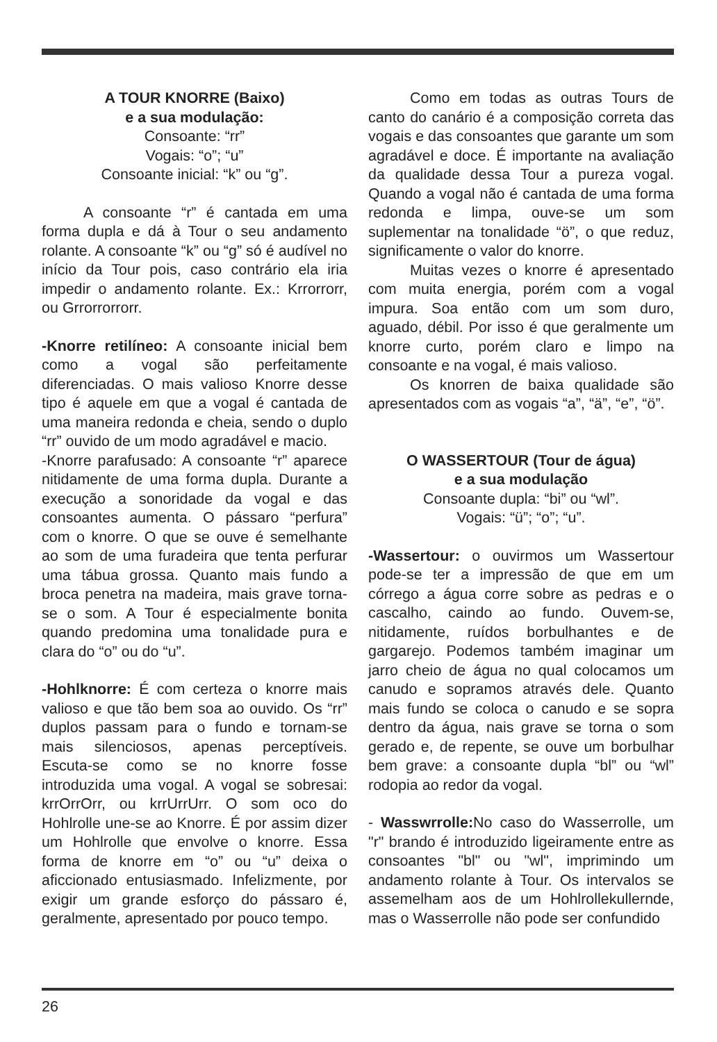A TOUR KNORRE (Baixo)
e a sua modulação:
Consoante: “rr”
Vogais: “o”; “u”
Consoante inicial: “k” ou “g”.
A consoante “r” é cantada em uma forma dupla e dá à Tour o seu andamento rolante. A consoante “k” ou “g” só é audível no início da Tour pois, caso contrário ela iria impedir o andamento rolante. Ex.: Krrorrorr, ou Grrorrorrorr.
-Knorre retilíneo: A consoante inicial bem como a vogal são perfeitamente diferenciadas. O mais valioso Knorre desse tipo é aquele em que a vogal é cantada de uma maneira redonda e cheia, sendo o duplo “rr” ouvido de um modo agradável e macio.
-Knorre parafusado: A consoante “r” aparece nitidamente de uma forma dupla. Durante a execução a sonoridade da vogal e das consoantes aumenta. O pássaro “perfura” com o knorre. O que se ouve é semelhante ao som de uma furadeira que tenta perfurar uma tábua grossa. Quanto mais fundo a broca penetra na madeira, mais grave torna-se o som. A Tour é especialmente bonita quando predomina uma tonalidade pura e clara do “o” ou do “u”.
-Hohlknorre: É com certeza o knorre mais valioso e que tão bem soa ao ouvido. Os “rr” duplos passam para o fundo e tornam-se mais silenciosos, apenas perceptíveis. Escuta-se como se no knorre fosse introduzida uma vogal. A vogal se sobresai: krrOrrOrr, ou krrUrrUrr. O som oco do Hohlrolle une-se ao Knorre. É por assim dizer um Hohlrolle que envolve o knorre. Essa forma de knorre em “o” ou “u” deixa o aficcionado entusiasmado. Infelizmente, por exigir um grande esforço do pássaro é, geralmente, apresentado por pouco tempo.
Como em todas as outras Tours de canto do canário é a composição correta das vogais e das consoantes que garante um som agradável e doce. É importante na avaliação da qualidade dessa Tour a pureza vogal. Quando a vogal não é cantada de uma forma redonda e limpa, ouve-se um som suplementar na tonalidade “ö”, o que reduz, significamente o valor do knorre.
Muitas vezes o knorre é apresentado com muita energia, porém com a vogal impura. Soa então com um som duro, aguado, débil. Por isso é que geralmente um knorre curto, porém claro e limpo na consoante e na vogal, é mais valioso.
Os knorren de baixa qualidade são apresentados com as vogais “a”, “ä”, “e”, “ö”.
O WASSERTOUR (Tour de água)
e a sua modulação
Consoante dupla: “bi” ou “wl”.
Vogais: “ü”; “o”; “u”.
-Wassertour: o ouvirmos um Wassertour pode-se ter a impressão de que em um córrego a água corre sobre as pedras e o cascalho, caindo ao fundo. Ouvem-se, nitidamente, ruídos borbulhantes e de gargarejo. Podemos também imaginar um jarro cheio de água no qual colocamos um canudo e sopramos através dele. Quanto mais fundo se coloca o canudo e se sopra dentro da água, nais grave se torna o som gerado e, de repente, se ouve um borbulhar bem grave: a consoante dupla “bl” ou “wl” rodopia ao redor da vogal.
- Wasswrrolle: No caso do Wasserrolle, um "r" brando é introduzido ligeiramente entre as consoantes "bl" ou "wl", imprimindo um andamento rolante à Tour. Os intervalos se assemelham aos de um Hohlrollekullernde, mas o Wasserrolle não pode ser confundido
26